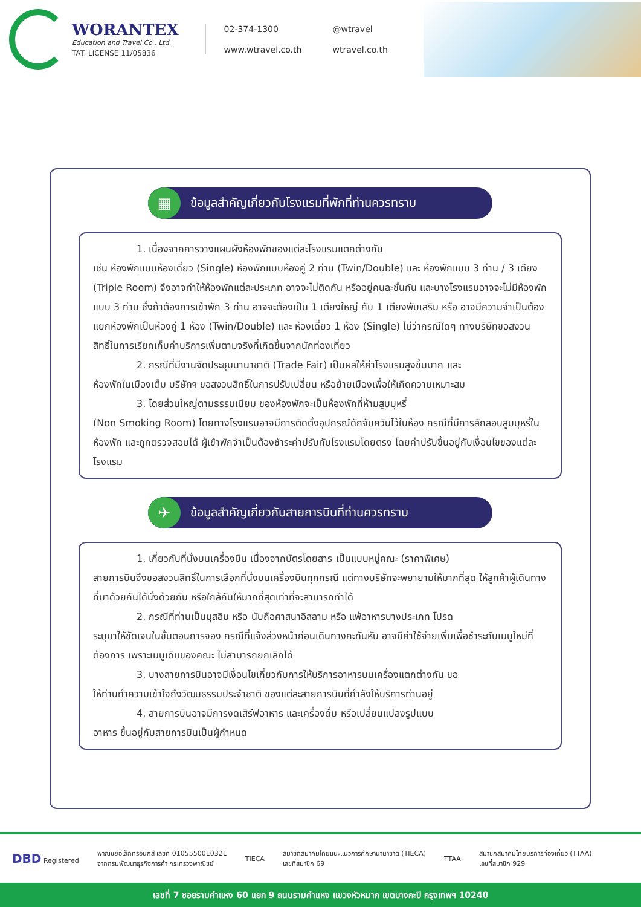WORANTEX
Education and Travel Co., Ltd.
TAT. LICENSE 11/05836
02-374-1300
@wtravel
www.wtravel.co.th
wtravel.co.th
▦
ข้อมูลสำคัญเกี่ยวกับโรงแรมที่พักที่ท่านควรทราบ
1. เนื่องจากการวางแผนผังห้องพักของแต่ละโรงแรมแตกต่างกัน
เช่น ห้องพักแบบห้องเดี่ยว (Single) ห้องพักแบบห้องคู่ 2 ท่าน (Twin/Double) และ ห้องพักแบบ 3 ท่าน / 3 เตียง (Triple Room) จึงอาจทำให้ห้องพักแต่ละประเภท อาจจะไม่ติดกัน หรืออยู่คนละชั้นกัน และบางโรงแรมอาจจะไม่มีห้องพักแบบ 3 ท่าน ซึ่งถ้าต้องการเข้าพัก 3 ท่าน อาจจะต้องเป็น 1 เตียงใหญ่ กับ 1 เตียงพับเสริม หรือ อาจมีความจำเป็นต้องแยกห้องพักเป็นห้องคู่ 1 ห้อง (Twin/Double) และ ห้องเดี่ยว 1 ห้อง (Single) ไม่ว่ากรณีใดๆ ทางบริษัทขอสงวนสิทธิ์ในการเรียกเก็บค่าบริการเพิ่มตามจริงที่เกิดขึ้นจากนักท่องเที่ยว
2. กรณีที่มีงานจัดประชุมนานาชาติ (Trade Fair) เป็นผลให้ค่าโรงแรมสูงขึ้นมาก และ
ห้องพักในเมืองเต็ม บริษัทฯ ขอสงวนสิทธิ์ในการปรับเปลี่ยน หรือย้ายเมืองเพื่อให้เกิดความเหมาะสม
3. โดยส่วนใหญ่ตามธรรมเนียม ของห้องพักจะเป็นห้องพักที่ห้ามสูบบุหรี่
(Non Smoking Room) โดยทางโรงแรมอาจมีการติดตั้งอุปกรณ์ดักจับควันไว้ในห้อง กรณีที่มีการลักลอบสูบบุหรี่ในห้องพัก และถูกตรวจสอบได้ ผู้เข้าพักจำเป็นต้องชำระค่าปรับกับโรงแรมโดยตรง โดยค่าปรับขึ้นอยู่กับเงื่อนไขของแต่ละโรงแรม
✈
ข้อมูลสำคัญเกี่ยวกับสายการบินที่ท่านควรทราบ
1. เกี่ยวกับที่นั่งบนเครื่องบิน เนื่องจากบัตรโดยสาร เป็นแบบหมู่คณะ (ราคาพิเศษ)
สายการบินจึงขอสงวนสิทธิ์ในการเลือกที่นั่งบนเครื่องบินทุกกรณี แต่ทางบริษัทจะพยายามให้มากที่สุด ให้ลูกค้าผู้เดินทางที่มาด้วยกันได้นั่งด้วยกัน หรือใกล้กันให้มากที่สุดเท่าที่จะสามารถทำได้
2. กรณีที่ท่านเป็นมุสลิม หรือ นับถือศาสนาอิสลาม หรือ แพ้อาหารบางประเภท โปรด
ระบุมาให้ชัดเจนในขั้นตอนการจอง กรณีที่แจ้งล่วงหน้าก่อนเดินทางกะทันหัน อาจมีค่าใช้จ่ายเพิ่มเพื่อชำระกับเมนูใหม่ที่ต้องการ เพราะเมนูเดิมของคณะ ไม่สามารถยกเลิกได้
3. บางสายการบินอาจมีเงื่อนไขเกี่ยวกับการให้บริการอาหารบนเครื่องแตกต่างกัน ขอ
ให้ท่านทำความเข้าใจถึงวัฒนธรรมประจำชาติ ของแต่ละสายการบินที่กำลังให้บริการท่านอยู่
4. สายการบินอาจมีการงดเสิร์ฟอาหาร และเครื่องดื่ม หรือเปลี่ยนแปลงรูปแบบ
อาหาร ขึ้นอยู่กับสายการบินเป็นผู้กำหนด
DBD Registered
พาณิชย์อิเล็กทรอนิกส์ เลขที่ 0105550010321
จากกรมพัฒนาธุรกิจการค้า กระทรวงพาณิชย์
TIECA
สมาชิกสมาคมไทยแนะแนวการศึกษานานาชาติ (TIECA)
เลขที่สมาชิก 69
TTAA
สมาชิกสมาคมไทยบริการท่องเที่ยว (TTAA)
เลขที่สมาชิก 929
เลขที่ 7 ซอยรามคำแหง 60 แยก 9 ถนนรามคำแหง แขวงหัวหมาก เขตบางกะปิ กรุงเทพฯ 10240